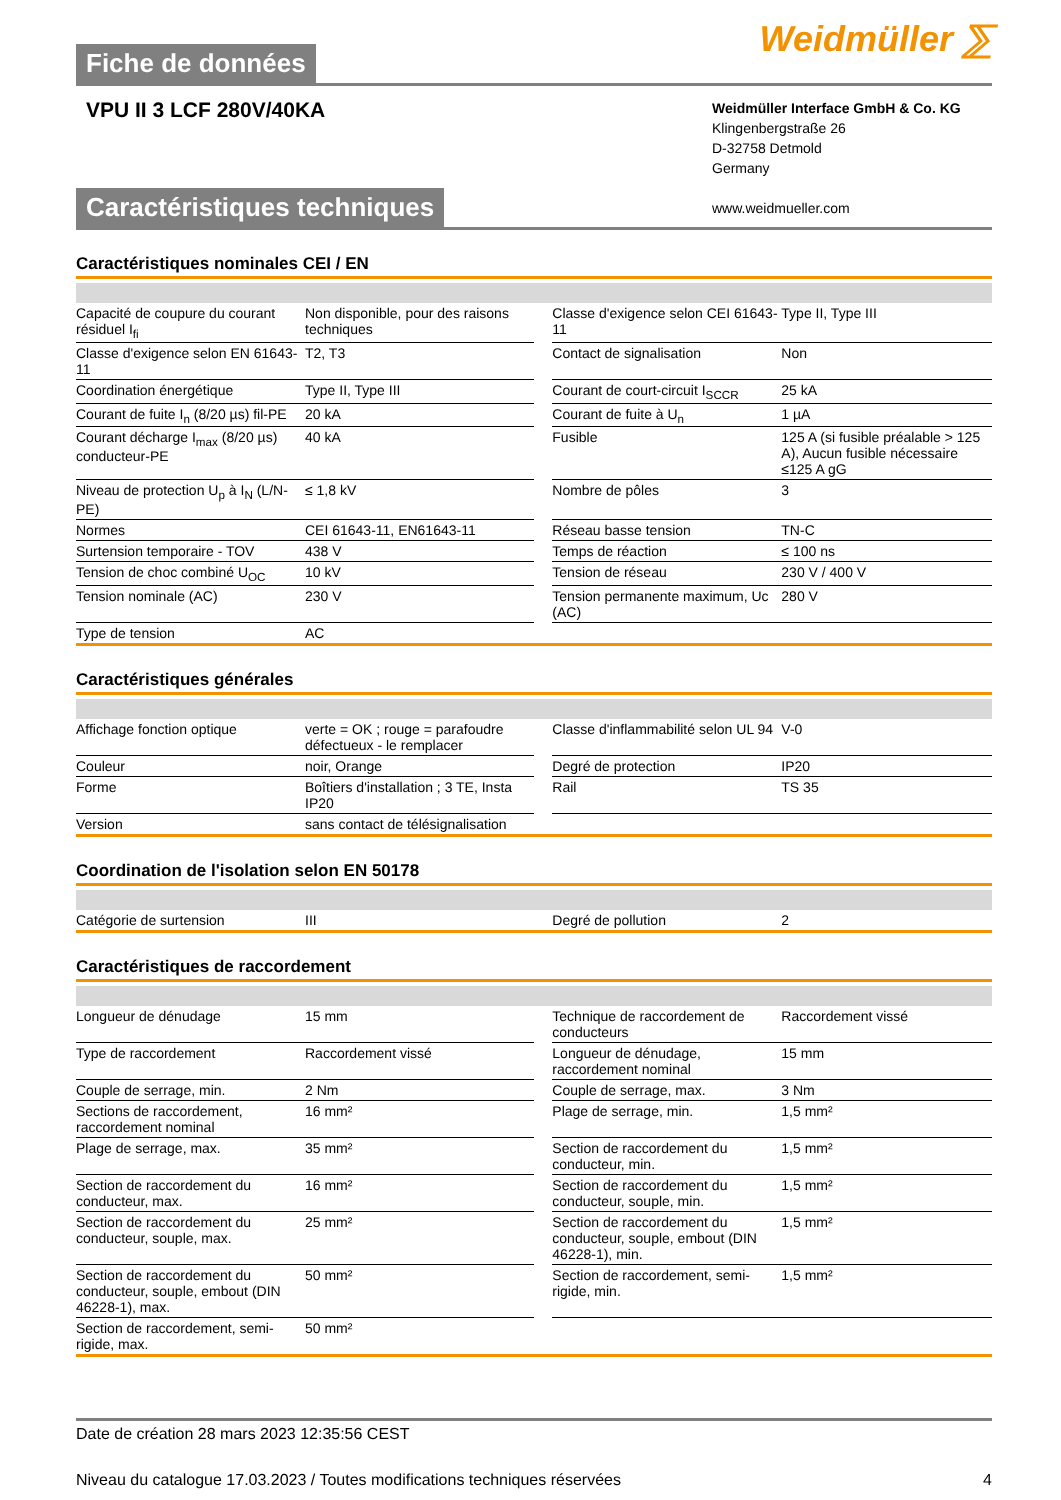Fiche de données
Weidmüller ⅀
VPU II 3 LCF 280V/40KA
Weidmüller Interface GmbH & Co. KG
Klingenbergstraße 26
D-32758 Detmold
Germany
www.weidmueller.com
Caractéristiques techniques
Caractéristiques nominales CEI / EN
| Capacité de coupure du courant résiduel I<sub>fi</sub> | Non disponible, pour des raisons techniques | | Classe d'exigence selon CEI 61643-11 | Type II, Type III |
| Classe d'exigence selon EN 61643-11 | T2, T3 | | Contact de signalisation | Non |
| Coordination énergétique | Type II, Type III | | Courant de court-circuit I<sub>SCCR</sub> | 25 kA |
| Courant de fuite I<sub>n</sub> (8/20 µs) fil-PE | 20 kA | | Courant de fuite à U<sub>n</sub> | 1 µA |
| Courant décharge I<sub>max</sub> (8/20 µs) conducteur-PE | 40 kA | | Fusible | 125 A (si fusible préalable > 125 A), Aucun fusible nécessaire ≤125 A gG |
| Niveau de protection U<sub>p</sub> à I<sub>N</sub> (L/N-PE) | ≤ 1,8 kV | | Nombre de pôles | 3 |
| Normes | CEI 61643-11, EN61643-11 | | Réseau basse tension | TN-C |
| Surtension temporaire - TOV | 438 V | | Temps de réaction | ≤ 100 ns |
| Tension de choc combiné U<sub>OC</sub> | 10 kV | | Tension de réseau | 230 V / 400 V |
| Tension nominale (AC) | 230 V | | Tension permanente maximum, Uc (AC) | 280 V |
| Type de tension | AC | | | |
Caractéristiques générales
| Affichage fonction optique | verte = OK ; rouge = parafoudre défectueux - le remplacer | | Classe d'inflammabilité selon UL 94 | V-0 |
| Couleur | noir, Orange | | Degré de protection | IP20 |
| Forme | Boîtiers d'installation ; 3 TE, Insta IP20 | | Rail | TS 35 |
| Version | sans contact de télésignalisation | | | |
Coordination de l'isolation selon EN 50178
| Catégorie de surtension | III | | Degré de pollution | 2 |
Caractéristiques de raccordement
| Longueur de dénudage | 15 mm | | Technique de raccordement de conducteurs | Raccordement vissé |
| Type de raccordement | Raccordement vissé | | Longueur de dénudage, raccordement nominal | 15 mm |
| Couple de serrage, min. | 2 Nm | | Couple de serrage, max. | 3 Nm |
| Sections de raccordement, raccordement nominal | 16 mm² | | Plage de serrage, min. | 1,5 mm² |
| Plage de serrage, max. | 35 mm² | | Section de raccordement du conducteur, min. | 1,5 mm² |
| Section de raccordement du conducteur, max. | 16 mm² | | Section de raccordement du conducteur, souple, min. | 1,5 mm² |
| Section de raccordement du conducteur, souple, max. | 25 mm² | | Section de raccordement du conducteur, souple, embout (DIN 46228-1), min. | 1,5 mm² |
| Section de raccordement du conducteur, souple, embout (DIN 46228-1), max. | 50 mm² | | Section de raccordement, semi-rigide, min. | 1,5 mm² |
| Section de raccordement, semi-rigide, max. | 50 mm² | | | |
Date de création 28 mars 2023 12:35:56 CEST
Niveau du catalogue 17.03.2023 / Toutes modifications techniques réservées 4